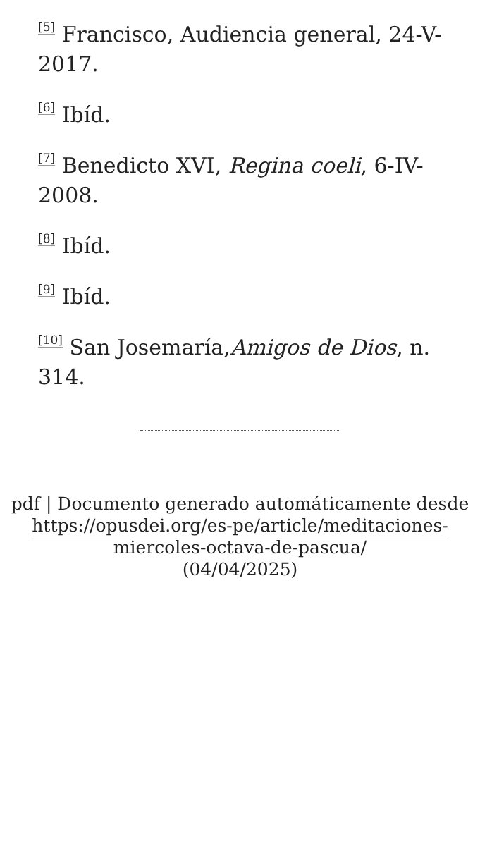<sup>[5]</sup> Francisco, Audiencia general, 24-V-2017.
<sup>[6]</sup> Ibíd.
<sup>[7]</sup> Benedicto XVI, Regina coeli, 6-IV-2008.
<sup>[8]</sup> Ibíd.
<sup>[9]</sup> Ibíd.
<sup>[10]</sup> San Josemaría,Amigos de Dios, n. 314.
pdf | Documento generado automáticamente desde https://opusdei.org/es-pe/article/meditaciones-miercoles-octava-de-pascua/
(04/04/2025)